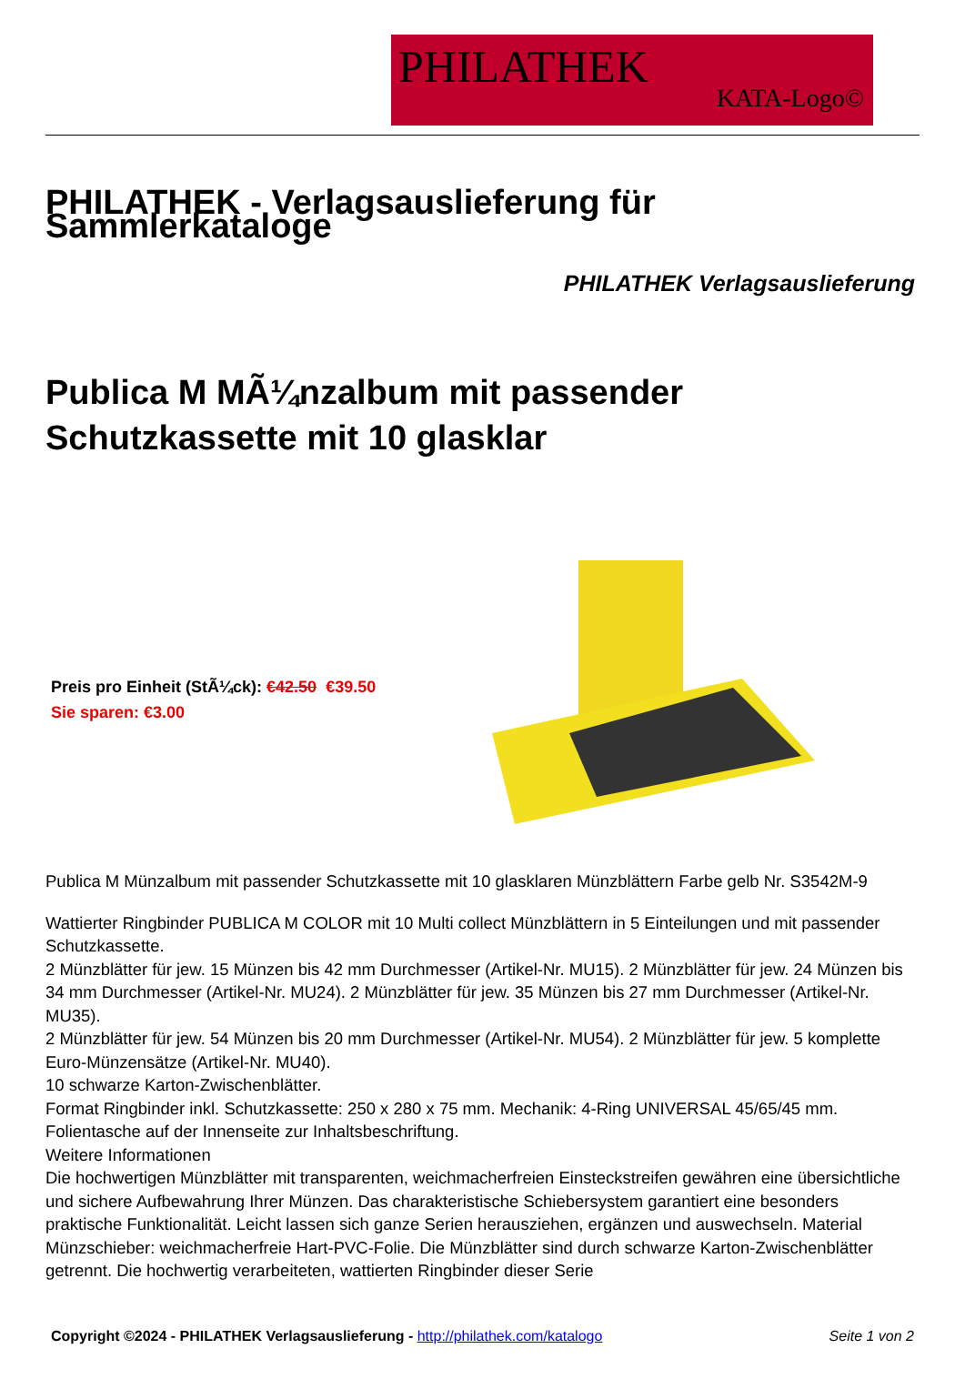PHILATHEK
KATA-Logo©
PHILATHEK - Verlagsauslieferung für Sammlerkataloge
PHILATHEK Verlagsauslieferung
Publica M MÃ¼nzalbum mit passender Schutzkassette mit 10 glasklar
Preis pro Einheit (StÃ¼ck): €42.50 €39.50
Sie sparen: €3.00
Publica M Münzalbum mit passender Schutzkassette mit 10 glasklaren Münzblättern Farbe gelb Nr. S3542M-9
Wattierter Ringbinder PUBLICA M COLOR mit 10 Multi collect Münzblättern in 5 Einteilungen und mit passender Schutzkassette.
2 Münzblätter für jew. 15 Münzen bis 42 mm Durchmesser (Artikel-Nr. MU15). 2 Münzblätter für jew. 24 Münzen bis 34 mm Durchmesser (Artikel-Nr. MU24). 2 Münzblätter für jew. 35 Münzen bis 27 mm Durchmesser (Artikel-Nr. MU35).
2 Münzblätter für jew. 54 Münzen bis 20 mm Durchmesser (Artikel-Nr. MU54). 2 Münzblätter für jew. 5 komplette Euro-Münzensätze (Artikel-Nr. MU40).
10 schwarze Karton-Zwischenblätter.
Format Ringbinder inkl. Schutzkassette: 250 x 280 x 75 mm. Mechanik: 4-Ring UNIVERSAL 45/65/45 mm. Folientasche auf der Innenseite zur Inhaltsbeschriftung.
Weitere Informationen
Die hochwertigen Münzblätter mit transparenten, weichmacherfreien Einsteckstreifen gewähren eine übersichtliche und sichere Aufbewahrung Ihrer Münzen. Das charakteristische Schiebersystem garantiert eine besonders praktische Funktionalität. Leicht lassen sich ganze Serien herausziehen, ergänzen und auswechseln. Material Münzschieber: weichmacherfreie Hart-PVC-Folie. Die Münzblätter sind durch schwarze Karton-Zwischenblätter getrennt. Die hochwertig verarbeiteten, wattierten Ringbinder dieser Serie
Copyright ©2024 - PHILATHEK Verlagsauslieferung - http://philathek.com/katalogo Seite 1 von 2